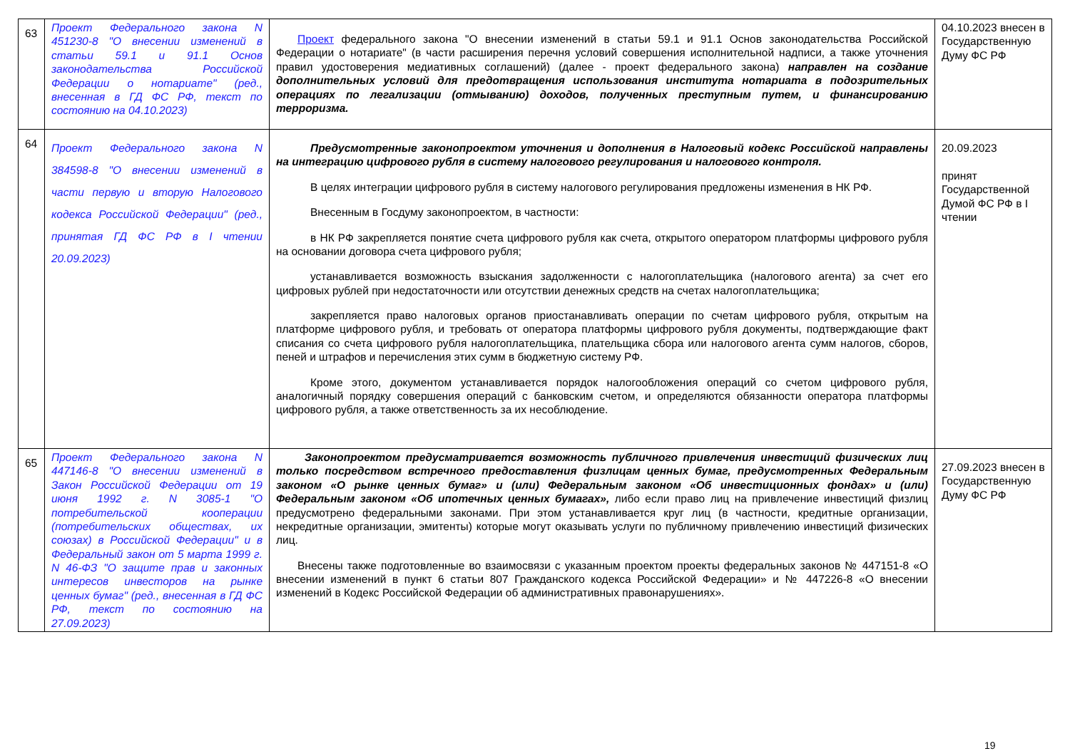| 63 | Проект Федерального закона N 451230-8 "О внесении изменений в статьи 59.1 и 91.1 Основ законодательства Российской Федерации о нотариате" (ред., внесенная в ГД ФС РФ, текст по состоянию на 04.10.2023) | Проект федерального закона "О внесении изменений в статьи 59.1 и 91.1 Основ законодательства Российской Федерации о нотариате" (в части расширения перечня условий совершения исполнительной надписи, а также уточнения правил удостоверения медиативных соглашений) (далее - проект федерального закона) направлен на создание дополнительных условий для предотвращения использования института нотариата в подозрительных операциях по легализации (отмыванию) доходов, полученных преступным путем, и финансированию терроризма. | 04.10.2023 внесен в Государственную Думу ФС РФ |
| 64 | Проект Федерального закона N 384598-8 "О внесении изменений в части первую и вторую Налогового кодекса Российской Федерации" (ред., принятая ГД ФС РФ в I чтении 20.09.2023) | Предусмотренные законопроектом уточнения и дополнения в Налоговый кодекс Российской направлены на интеграцию цифрового рубля в систему налогового регулирования и налогового контроля. В целях интеграции цифрового рубля в систему налогового регулирования предложены изменения в НК РФ. Внесенным в Госдуму законопроектом, в частности: в НК РФ закрепляется понятие счета цифрового рубля как счета, открытого оператором платформы цифрового рубля на основании договора счета цифрового рубля; устанавливается возможность взыскания задолженности с налогоплательщика (налогового агента) за счет его цифровых рублей при недостаточности или отсутствии денежных средств на счетах налогоплательщика; закрепляется право налоговых органов приостанавливать операции по счетам цифрового рубля, открытым на платформе цифрового рубля, и требовать от оператора платформы цифрового рубля документы, подтверждающие факт списания со счета цифрового рубля налогоплательщика, плательщика сбора или налогового агента сумм налогов, сборов, пеней и штрафов и перечисления этих сумм в бюджетную систему РФ. Кроме этого, документом устанавливается порядок налогообложения операций со счетом цифрового рубля, аналогичный порядку совершения операций с банковским счетом, и определяются обязанности оператора платформы цифрового рубля, а также ответственность за их несоблюдение. | 20.09.2023 принят Государственной Думой ФС РФ в I чтении |
| 65 | Проект Федерального закона N 447146-8 "О внесении изменений в Закон Российской Федерации от 19 июня 1992 г. N 3085-1 "О потребительской кооперации (потребительских обществах, их союзах) в Российской Федерации" и в Федеральный закон от 5 марта 1999 г. N 46-ФЗ "О защите прав и законных интересов инвесторов на рынке ценных бумаг" (ред., внесенная в ГД ФС РФ, текст по состоянию на 27.09.2023) | Законопроектом предусматривается возможность публичного привлечения инвестиций физических лиц только посредством встречного предоставления физлицам ценных бумаг, предусмотренных Федеральным законом «О рынке ценных бумаг» и (или) Федеральным законом «Об инвестиционных фондах» и (или) Федеральным законом «Об ипотечных ценных бумагах», либо если право лиц на привлечение инвестиций физлиц предусмотрено федеральными законами. При этом устанавливается круг лиц (в частности, кредитные организации, некредитные организации, эмитенты) которые могут оказывать услуги по публичному привлечению инвестиций физических лиц. Внесены также подготовленные во взаимосвязи с указанным проектом проекты федеральных законов № 447151-8 «О внесении изменений в пункт 6 статьи 807 Гражданского кодекса Российской Федерации» и № 447226-8 «О внесении изменений в Кодекс Российской Федерации об административных правонарушениях». | 27.09.2023 внесен в Государственную Думу ФС РФ |
19